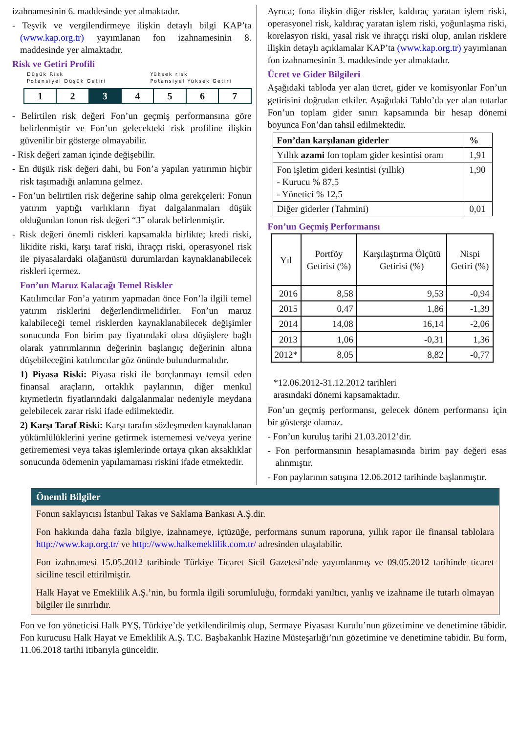izahnamesinin 6. maddesinde yer almaktadır.
- Teşvik ve vergilendirmeye ilişkin detaylı bilgi KAP’ta (www.kap.org.tr) yayımlanan fon izahnamesinin 8. maddesinde yer almaktadır.
Risk ve Getiri Profili
Düşük Risk
Potansiyel Düşük Getiri Yüksek risk
Potansiyel Yüksek Getiri
| 1 | 2 | 3 | 4 | 5 | 6 | 7 |
- Belirtilen risk değeri Fon’un geçmiş performansına göre belirlenmiştir ve Fon’un gelecekteki risk profiline ilişkin güvenilir bir gösterge olmayabilir.
- Risk değeri zaman içinde değişebilir.
- En düşük risk değeri dahi, bu Fon’a yapılan yatırımın hiçbir risk taşımadığı anlamına gelmez.
- Fon’un belirtilen risk değerine sahip olma gerekçeleri: Fonun yatırım yaptığı varlıkların fiyat dalgalanmaları düşük olduğundan fonun risk değeri “3” olarak belirlenmiştir.
- Risk değeri önemli riskleri kapsamakla birlikte; kredi riski, likidite riski, karşı taraf riski, ihraççı riski, operasyonel risk ile piyasalardaki olağanüstü durumlardan kaynaklanabilecek riskleri içermez.
Fon’un Maruz Kalacağı Temel Riskler
Katılımcılar Fon’a yatırım yapmadan önce Fon’la ilgili temel yatırım risklerini değerlendirmelidirler. Fon’un maruz kalabileceği temel risklerden kaynaklanabilecek değişimler sonucunda Fon birim pay fiyatındaki olası düşüşlere bağlı olarak yatırımlarının değerinin başlangıç değerinin altına düşebileceğini katılımcılar göz önünde bulundurmalıdır.
1) Piyasa Riski: Piyasa riski ile borçlanmayı temsil eden finansal araçların, ortaklık paylarının, diğer menkul kıymetlerin fiyatlarındaki dalgalanmalar nedeniyle meydana gelebilecek zarar riski ifade edilmektedir.
2) Karşı Taraf Riski: Karşı tarafın sözleşmeden kaynaklanan yükümlülüklerini yerine getirmek istememesi ve/veya yerine getirememesi veya takas işlemlerinde ortaya çıkan aksaklıklar sonucunda ödemenin yapılamaması riskini ifade etmektedir.
Ayrıca; fona ilişkin diğer riskler, kaldıraç yaratan işlem riski, operasyonel risk, kaldıraç yaratan işlem riski, yoğunlaşma riski, korelasyon riski, yasal risk ve ihraççı riski olup, anılan risklere ilişkin detaylı açıklamalar KAP’ta (www.kap.org.tr) yayımlanan fon izahnamesinin 3. maddesinde yer almaktadır.
Ücret ve Gider Bilgileri
Aşağıdaki tabloda yer alan ücret, gider ve komisyonlar Fon’un getirisini doğrudan etkiler. Aşağıdaki Tablo’da yer alan tutarlar Fon’un toplam gider sınırı kapsamında bir hesap dönemi boyunca Fon’dan tahsil edilmektedir.
| Fon’dan karşılanan giderler | % |
| --- | --- |
| Yıllık azami fon toplam gider kesintisi oranı | 1,91 |
| Fon işletim gideri kesintisi (yıllık) - Kurucu % 87,5 - Yönetici % 12,5 | 1,90 |
| Diğer giderler (Tahmini) | 0,01 |
Fon’un Geçmiş Performansı
| Yıl | Portföy Getirisi (%) | Karşılaştırma Ölçütü Getirisi (%) | Nispi Getiri (%) |
| --- | --- | --- | --- |
| 2016 | 8,58 | 9,53 | -0,94 |
| 2015 | 0,47 | 1,86 | -1,39 |
| 2014 | 14,08 | 16,14 | -2,06 |
| 2013 | 1,06 | -0,31 | 1,36 |
| 2012* | 8,05 | 8,82 | -0,77 |
*12.06.2012-31.12.2012 tarihleri
arasındaki dönemi kapsamaktadır.
Fon’un geçmiş performansı, gelecek dönem performansı için bir gösterge olamaz.
- Fon’un kuruluş tarihi 21.03.2012’dir.
- Fon performansının hesaplamasında birim pay değeri esas alınmıştır.
- Fon paylarının satışına 12.06.2012 tarihinde başlanmıştır.
Önemli Bilgiler
Fonun saklayıcısı İstanbul Takas ve Saklama Bankası A.Ş.dir.
Fon hakkında daha fazla bilgiye, izahnameye, içtüzüğe, performans sunum raporuna, yıllık rapor ile finansal tablolara http://www.kap.org.tr/ ve http://www.halkemeklilik.com.tr/ adresinden ulaşılabilir.
Fon izahnamesi 15.05.2012 tarihinde Türkiye Ticaret Sicil Gazetesi’nde yayımlanmış ve 09.05.2012 tarihinde ticaret siciline tescil ettirilmiştir.
Halk Hayat ve Emeklilik A.Ş.’nin, bu formla ilgili sorumluluğu, formdaki yanıltıcı, yanlış ve izahname ile tutarlı olmayan bilgiler ile sınırlıdır.
Fon ve fon yöneticisi Halk PYŞ, Türkiye’de yetkilendirilmiş olup, Sermaye Piyasası Kurulu’nun gözetimine ve denetimine tâbidir. Fon kurucusu Halk Hayat ve Emeklilik A.Ş. T.C. Başbakanlık Hazine Müsteşarlığı’nın gözetimine ve denetimine tabidir. Bu form, 11.06.2018 tarihi itibarıyla günceldir.